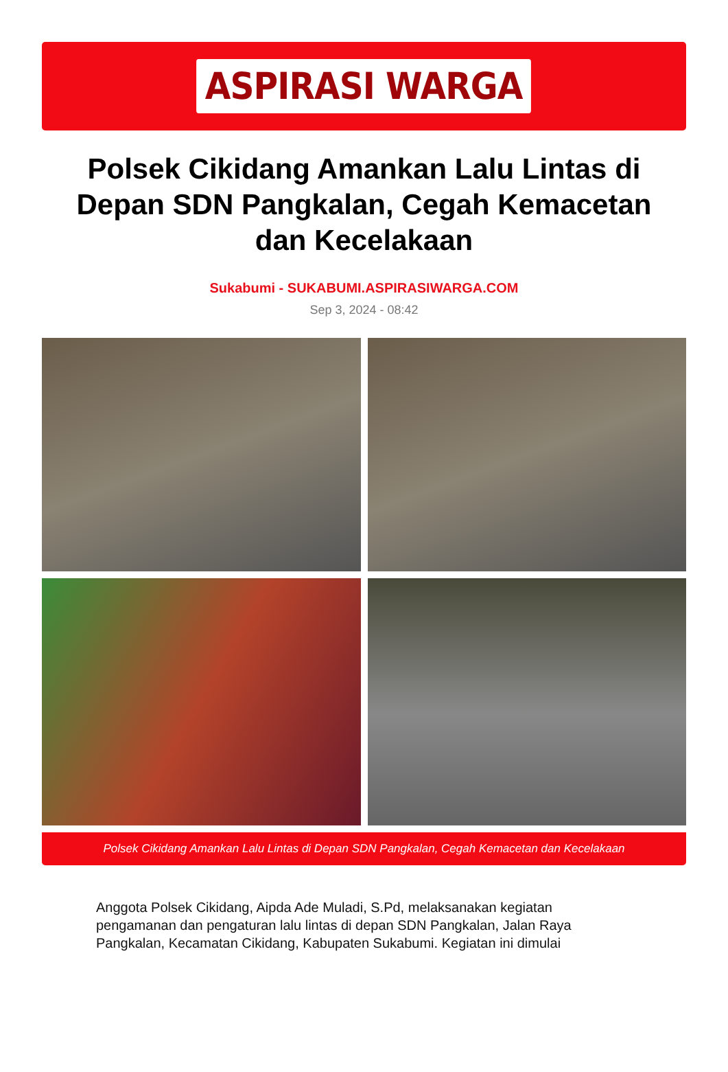ASPIRASI WARGA
Polsek Cikidang Amankan Lalu Lintas di Depan SDN Pangkalan, Cegah Kemacetan dan Kecelakaan
Sukabumi - SUKABUMI.ASPIRASIWARGA.COM
Sep 3, 2024 - 08:42
Polsek Cikidang Amankan Lalu Lintas di Depan SDN Pangkalan, Cegah Kemacetan dan Kecelakaan
Anggota Polsek Cikidang, Aipda Ade Muladi, S.Pd, melaksanakan kegiatan pengamanan dan pengaturan lalu lintas di depan SDN Pangkalan, Jalan Raya Pangkalan, Kecamatan Cikidang, Kabupaten Sukabumi. Kegiatan ini dimulai